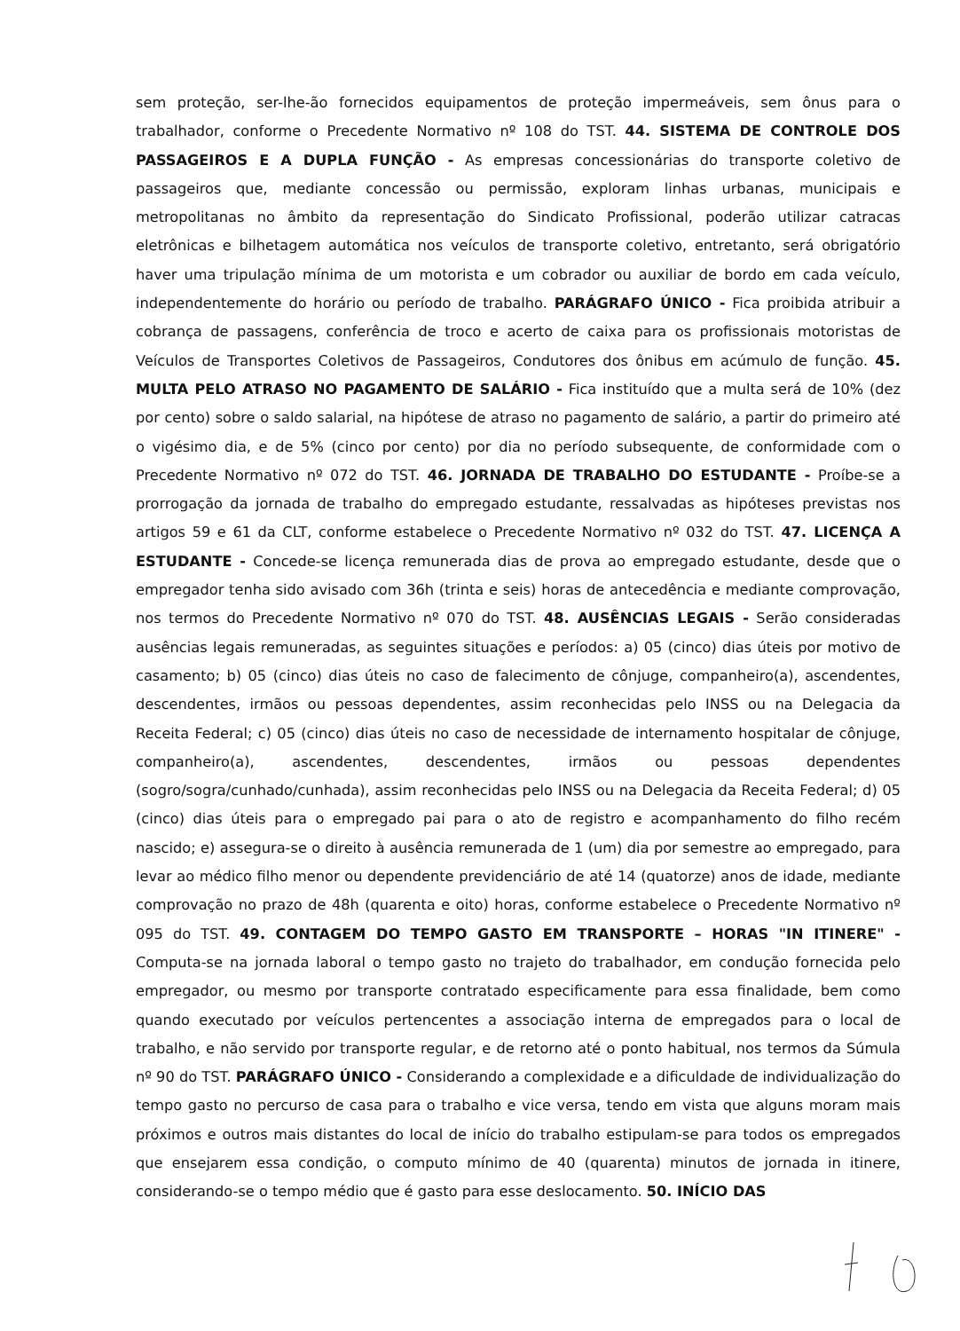sem proteção, ser-lhe-ão fornecidos equipamentos de proteção impermeáveis, sem ônus para o trabalhador, conforme o Precedente Normativo nº 108 do TST. 44. SISTEMA DE CONTROLE DOS PASSAGEIROS E A DUPLA FUNÇÃO - As empresas concessionárias do transporte coletivo de passageiros que, mediante concessão ou permissão, exploram linhas urbanas, municipais e metropolitanas no âmbito da representação do Sindicato Profissional, poderão utilizar catracas eletrônicas e bilhetagem automática nos veículos de transporte coletivo, entretanto, será obrigatório haver uma tripulação mínima de um motorista e um cobrador ou auxiliar de bordo em cada veículo, independentemente do horário ou período de trabalho. PARÁGRAFO ÚNICO - Fica proibida atribuir a cobrança de passagens, conferência de troco e acerto de caixa para os profissionais motoristas de Veículos de Transportes Coletivos de Passageiros, Condutores dos ônibus em acúmulo de função. 45. MULTA PELO ATRASO NO PAGAMENTO DE SALÁRIO - Fica instituído que a multa será de 10% (dez por cento) sobre o saldo salarial, na hipótese de atraso no pagamento de salário, a partir do primeiro até o vigésimo dia, e de 5% (cinco por cento) por dia no período subsequente, de conformidade com o Precedente Normativo nº 072 do TST. 46. JORNADA DE TRABALHO DO ESTUDANTE - Proíbe-se a prorrogação da jornada de trabalho do empregado estudante, ressalvadas as hipóteses previstas nos artigos 59 e 61 da CLT, conforme estabelece o Precedente Normativo nº 032 do TST. 47. LICENÇA A ESTUDANTE - Concede-se licença remunerada dias de prova ao empregado estudante, desde que o empregador tenha sido avisado com 36h (trinta e seis) horas de antecedência e mediante comprovação, nos termos do Precedente Normativo nº 070 do TST. 48. AUSÊNCIAS LEGAIS - Serão consideradas ausências legais remuneradas, as seguintes situações e períodos: a) 05 (cinco) dias úteis por motivo de casamento; b) 05 (cinco) dias úteis no caso de falecimento de cônjuge, companheiro(a), ascendentes, descendentes, irmãos ou pessoas dependentes, assim reconhecidas pelo INSS ou na Delegacia da Receita Federal; c) 05 (cinco) dias úteis no caso de necessidade de internamento hospitalar de cônjuge, companheiro(a), ascendentes, descendentes, irmãos ou pessoas dependentes (sogro/sogra/cunhado/cunhada), assim reconhecidas pelo INSS ou na Delegacia da Receita Federal; d) 05 (cinco) dias úteis para o empregado pai para o ato de registro e acompanhamento do filho recém nascido; e) assegura-se o direito à ausência remunerada de 1 (um) dia por semestre ao empregado, para levar ao médico filho menor ou dependente previdenciário de até 14 (quatorze) anos de idade, mediante comprovação no prazo de 48h (quarenta e oito) horas, conforme estabelece o Precedente Normativo nº 095 do TST. 49. CONTAGEM DO TEMPO GASTO EM TRANSPORTE – HORAS "IN ITINERE" - Computa-se na jornada laboral o tempo gasto no trajeto do trabalhador, em condução fornecida pelo empregador, ou mesmo por transporte contratado especificamente para essa finalidade, bem como quando executado por veículos pertencentes a associação interna de empregados para o local de trabalho, e não servido por transporte regular, e de retorno até o ponto habitual, nos termos da Súmula nº 90 do TST. PARÁGRAFO ÚNICO - Considerando a complexidade e a dificuldade de individualização do tempo gasto no percurso de casa para o trabalho e vice versa, tendo em vista que alguns moram mais próximos e outros mais distantes do local de início do trabalho estipulam-se para todos os empregados que ensejarem essa condição, o computo mínimo de 40 (quarenta) minutos de jornada in itinere, considerando-se o tempo médio que é gasto para esse deslocamento. 50. INÍCIO DAS